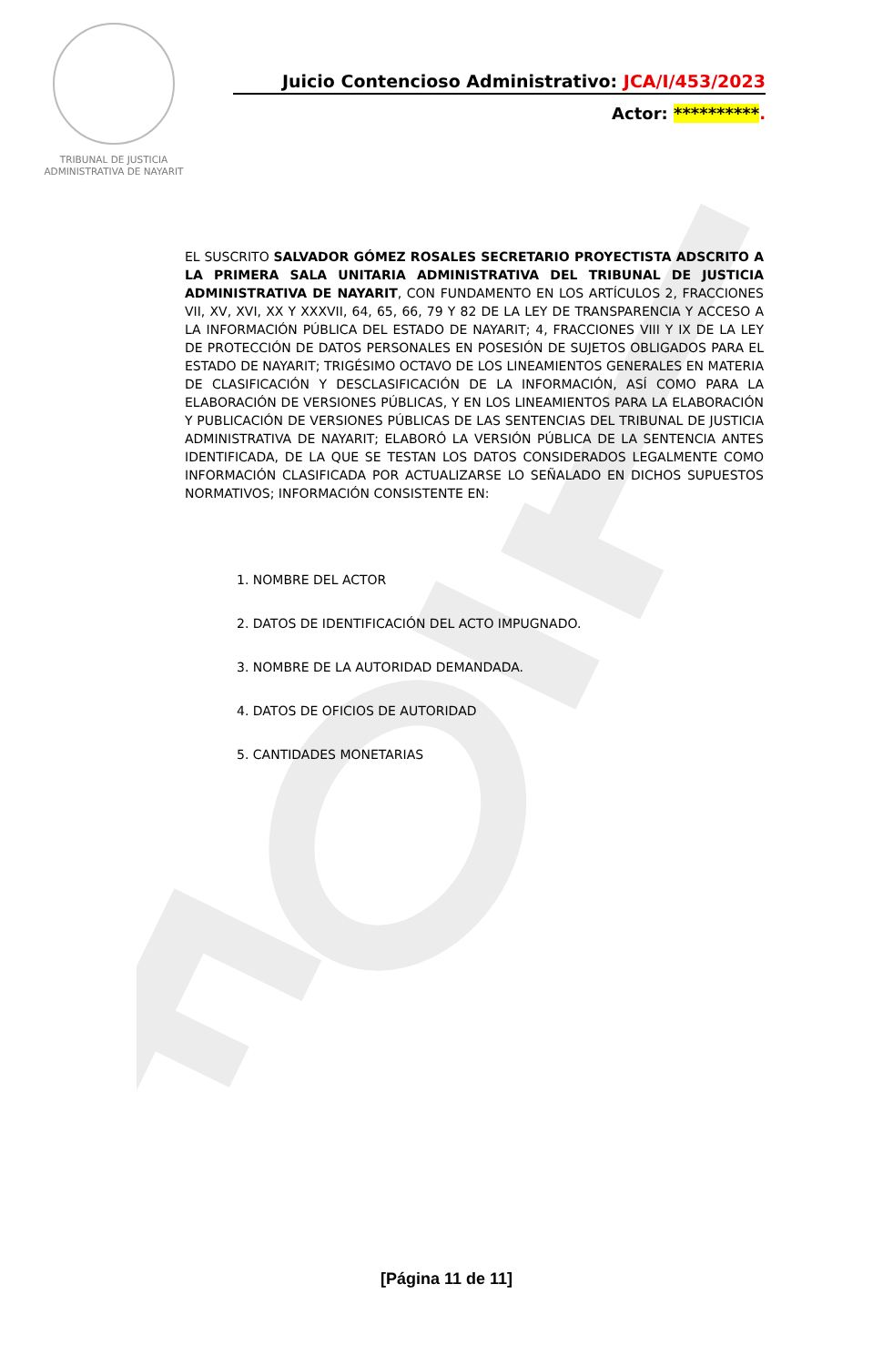TRIBUNAL DE JUSTICIA
ADMINISTRATIVA DE NAYARIT
Juicio Contencioso Administrativo: JCA/I/453/2023
Actor: **********.
EL SUSCRITO SALVADOR GÓMEZ ROSALES SECRETARIO PROYECTISTA ADSCRITO A LA PRIMERA SALA UNITARIA ADMINISTRATIVA DEL TRIBUNAL DE JUSTICIA ADMINISTRATIVA DE NAYARIT, CON FUNDAMENTO EN LOS ARTÍCULOS 2, FRACCIONES VII, XV, XVI, XX Y XXXVII, 64, 65, 66, 79 Y 82 DE LA LEY DE TRANSPARENCIA Y ACCESO A LA INFORMACIÓN PÚBLICA DEL ESTADO DE NAYARIT; 4, FRACCIONES VIII Y IX DE LA LEY DE PROTECCIÓN DE DATOS PERSONALES EN POSESIÓN DE SUJETOS OBLIGADOS PARA EL ESTADO DE NAYARIT; TRIGÉSIMO OCTAVO DE LOS LINEAMIENTOS GENERALES EN MATERIA DE CLASIFICACIÓN Y DESCLASIFICACIÓN DE LA INFORMACIÓN, ASÍ COMO PARA LA ELABORACIÓN DE VERSIONES PÚBLICAS, Y EN LOS LINEAMIENTOS PARA LA ELABORACIÓN Y PUBLICACIÓN DE VERSIONES PÚBLICAS DE LAS SENTENCIAS DEL TRIBUNAL DE JUSTICIA ADMINISTRATIVA DE NAYARIT; ELABORÓ LA VERSIÓN PÚBLICA DE LA SENTENCIA ANTES IDENTIFICADA, DE LA QUE SE TESTAN LOS DATOS CONSIDERADOS LEGALMENTE COMO INFORMACIÓN CLASIFICADA POR ACTUALIZARSE LO SEÑALADO EN DICHOS SUPUESTOS NORMATIVOS; INFORMACIÓN CONSISTENTE EN:
1. NOMBRE DEL ACTOR
2. DATOS DE IDENTIFICACIÓN DEL ACTO IMPUGNADO.
3. NOMBRE DE LA AUTORIDAD DEMANDADA.
4. DATOS DE OFICIOS DE AUTORIDAD
5. CANTIDADES MONETARIAS
[Página 11 de 11]